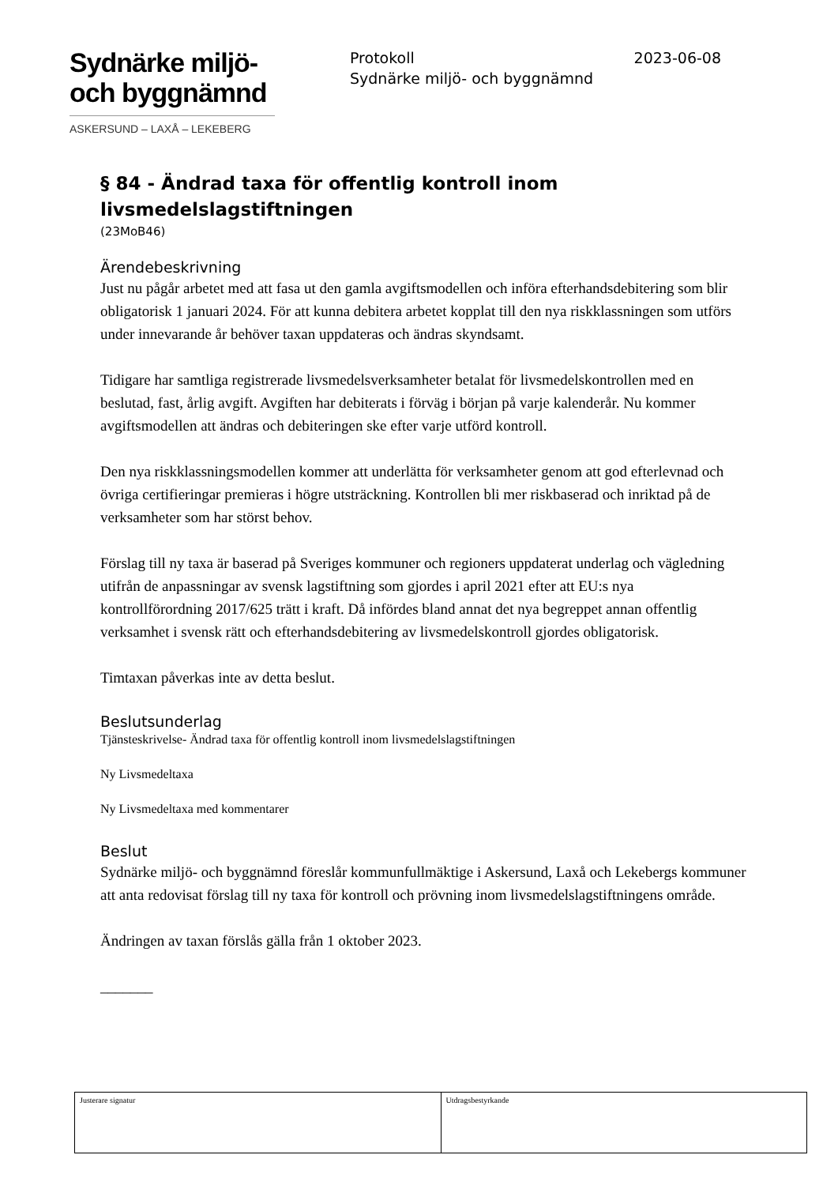Sydnärke miljö-
och byggnämnd
ASKERSUND – LAXÅ – LEKEBERG
Protokoll
Sydnärke miljö- och byggnämnd
2023-06-08
§ 84 - Ändrad taxa för offentlig kontroll inom livsmedelslagstiftningen
(23MoB46)
Ärendebeskrivning
Just nu pågår arbetet med att fasa ut den gamla avgiftsmodellen och införa efterhandsdebitering som blir obligatorisk 1 januari 2024. För att kunna debitera arbetet kopplat till den nya riskklassningen som utförs under innevarande år behöver taxan uppdateras och ändras skyndsamt.
Tidigare har samtliga registrerade livsmedelsverksamheter betalat för livsmedelskontrollen med en beslutad, fast, årlig avgift. Avgiften har debiterats i förväg i början på varje kalenderår. Nu kommer avgiftsmodellen att ändras och debiteringen ske efter varje utförd kontroll.
Den nya riskklassningsmodellen kommer att underlätta för verksamheter genom att god efterlevnad och övriga certifieringar premieras i högre utsträckning. Kontrollen bli mer riskbaserad och inriktad på de verksamheter som har störst behov.
Förslag till ny taxa är baserad på Sveriges kommuner och regioners uppdaterat underlag och vägledning utifrån de anpassningar av svensk lagstiftning som gjordes i april 2021 efter att EU:s nya kontrollförordning 2017/625 trätt i kraft. Då infördes bland annat det nya begreppet annan offentlig verksamhet i svensk rätt och efterhandsdebitering av livsmedelskontroll gjordes obligatorisk.
Timtaxan påverkas inte av detta beslut.
Beslutsunderlag
Tjänsteskrivelse- Ändrad taxa för offentlig kontroll inom livsmedelslagstiftningen
Ny Livsmedeltaxa
Ny Livsmedeltaxa med kommentarer
Beslut
Sydnärke miljö- och byggnämnd föreslår kommunfullmäktige i Askersund, Laxå och Lekebergs kommuner att anta redovisat förslag till ny taxa för kontroll och prövning inom livsmedelslagstiftningens område.
Ändringen av taxan förslås gälla från 1 oktober 2023.
_______
| Justerare signatur | Utdragsbestyrkande |